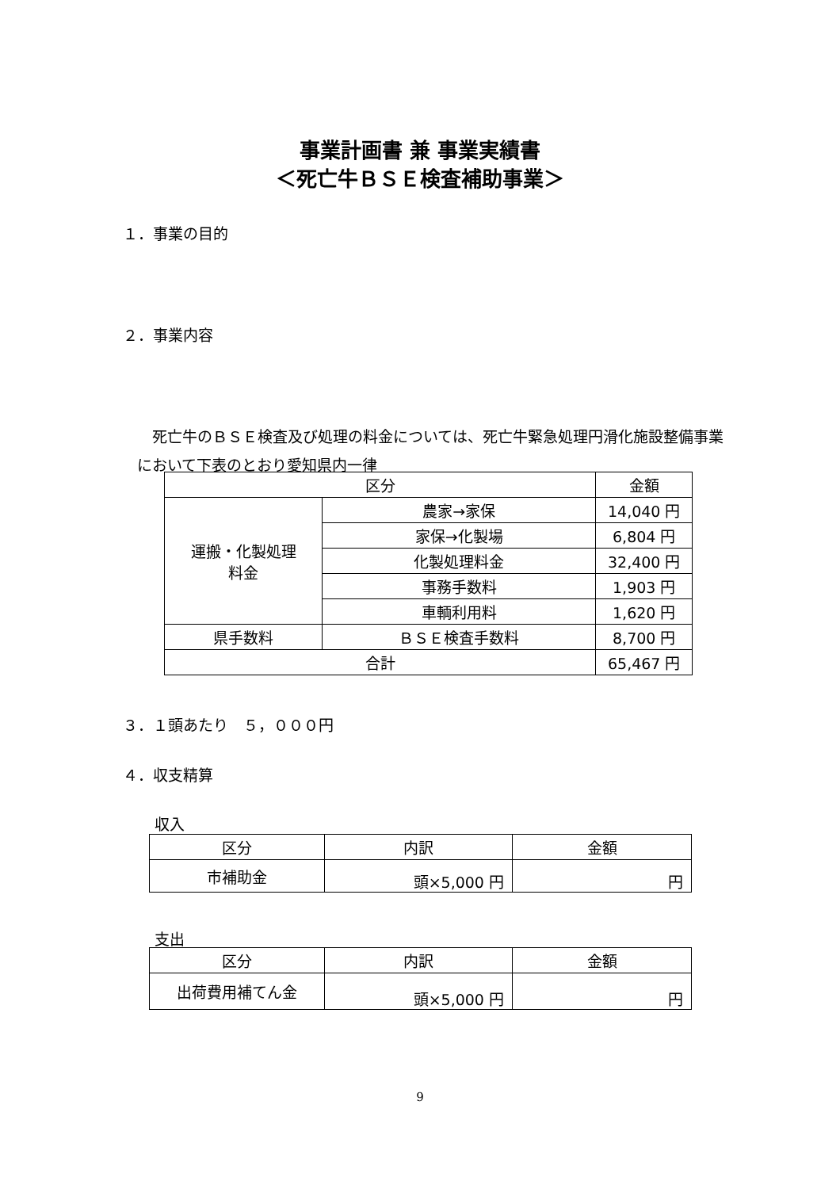事業計画書 兼 事業実績書
＜死亡牛ＢＳＥ検査補助事業＞
１．事業の目的
２．事業内容
　死亡牛のＢＳＥ検査及び処理の料金については、死亡牛緊急処理円滑化施設整備事業において下表のとおり愛知県内一律
| 区分 | | 金額 |
| --- | --- | --- |
| 運搬・化製処理 料金 | 農家→家保 | 14,040 円 |
| | 家保→化製場 | 6,804 円 |
| | 化製処理料金 | 32,400 円 |
| | 事務手数料 | 1,903 円 |
| | 車輌利用料 | 1,620 円 |
| 県手数料 | ＢＳＥ検査手数料 | 8,700 円 |
| 合計 | | 65,467 円 |
３．１頭あたり　５，０００円
４．収支精算
収入
| 区分 | 内訳 | 金額 |
| --- | --- | --- |
| 市補助金 | 頭×5,000 円 | 円 |
支出
| 区分 | 内訳 | 金額 |
| --- | --- | --- |
| 出荷費用補てん金 | 頭×5,000 円 | 円 |
9